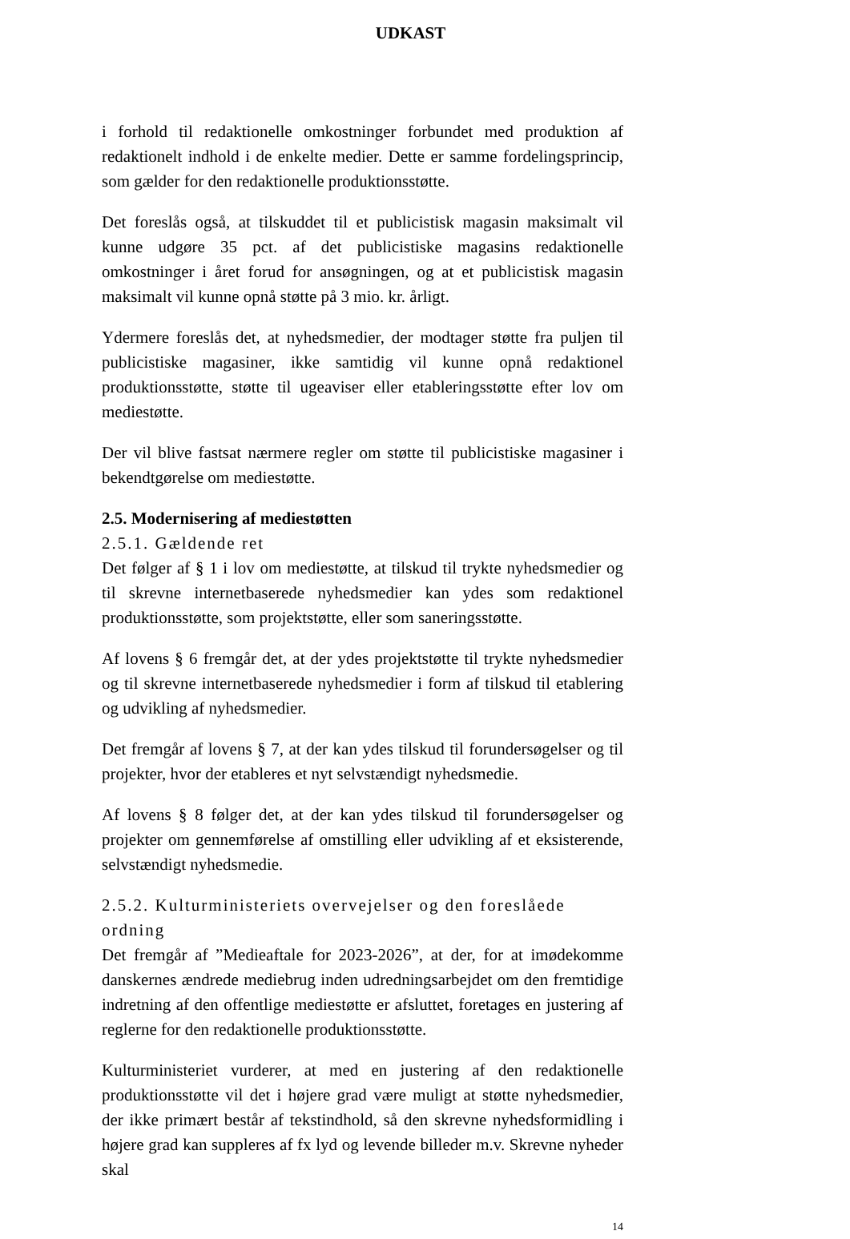UDKAST
i forhold til redaktionelle omkostninger forbundet med produktion af redaktionelt indhold i de enkelte medier. Dette er samme fordelingsprincip, som gælder for den redaktionelle produktionsstøtte.
Det foreslås også, at tilskuddet til et publicistisk magasin maksimalt vil kunne udgøre 35 pct. af det publicistiske magasins redaktionelle omkostninger i året forud for ansøgningen, og at et publicistisk magasin maksimalt vil kunne opnå støtte på 3 mio. kr. årligt.
Ydermere foreslås det, at nyhedsmedier, der modtager støtte fra puljen til publicistiske magasiner, ikke samtidig vil kunne opnå redaktionel produktionsstøtte, støtte til ugeaviser eller etableringsstøtte efter lov om mediestøtte.
Der vil blive fastsat nærmere regler om støtte til publicistiske magasiner i bekendtgørelse om mediestøtte.
2.5. Modernisering af mediestøtten
2.5.1. Gældende ret
Det følger af § 1 i lov om mediestøtte, at tilskud til trykte nyhedsmedier og til skrevne internetbaserede nyhedsmedier kan ydes som redaktionel produktionsstøtte, som projektstøtte, eller som saneringsstøtte.
Af lovens § 6 fremgår det, at der ydes projektstøtte til trykte nyhedsmedier og til skrevne internetbaserede nyhedsmedier i form af tilskud til etablering og udvikling af nyhedsmedier.
Det fremgår af lovens § 7, at der kan ydes tilskud til forundersøgelser og til projekter, hvor der etableres et nyt selvstændigt nyhedsmedie.
Af lovens § 8 følger det, at der kan ydes tilskud til forundersøgelser og projekter om gennemførelse af omstilling eller udvikling af et eksisterende, selvstændigt nyhedsmedie.
2.5.2. Kulturministeriets overvejelser og den foreslåede ordning
Det fremgår af ”Medieaftale for 2023-2026”, at der, for at imødekomme danskernes ændrede mediebrug inden udredningsarbejdet om den fremtidige indretning af den offentlige mediestøtte er afsluttet, foretages en justering af reglerne for den redaktionelle produktionsstøtte.
Kulturministeriet vurderer, at med en justering af den redaktionelle produktionsstøtte vil det i højere grad være muligt at støtte nyhedsmedier, der ikke primært består af tekstindhold, så den skrevne nyhedsformidling i højere grad kan suppleres af fx lyd og levende billeder m.v. Skrevne nyheder skal
14